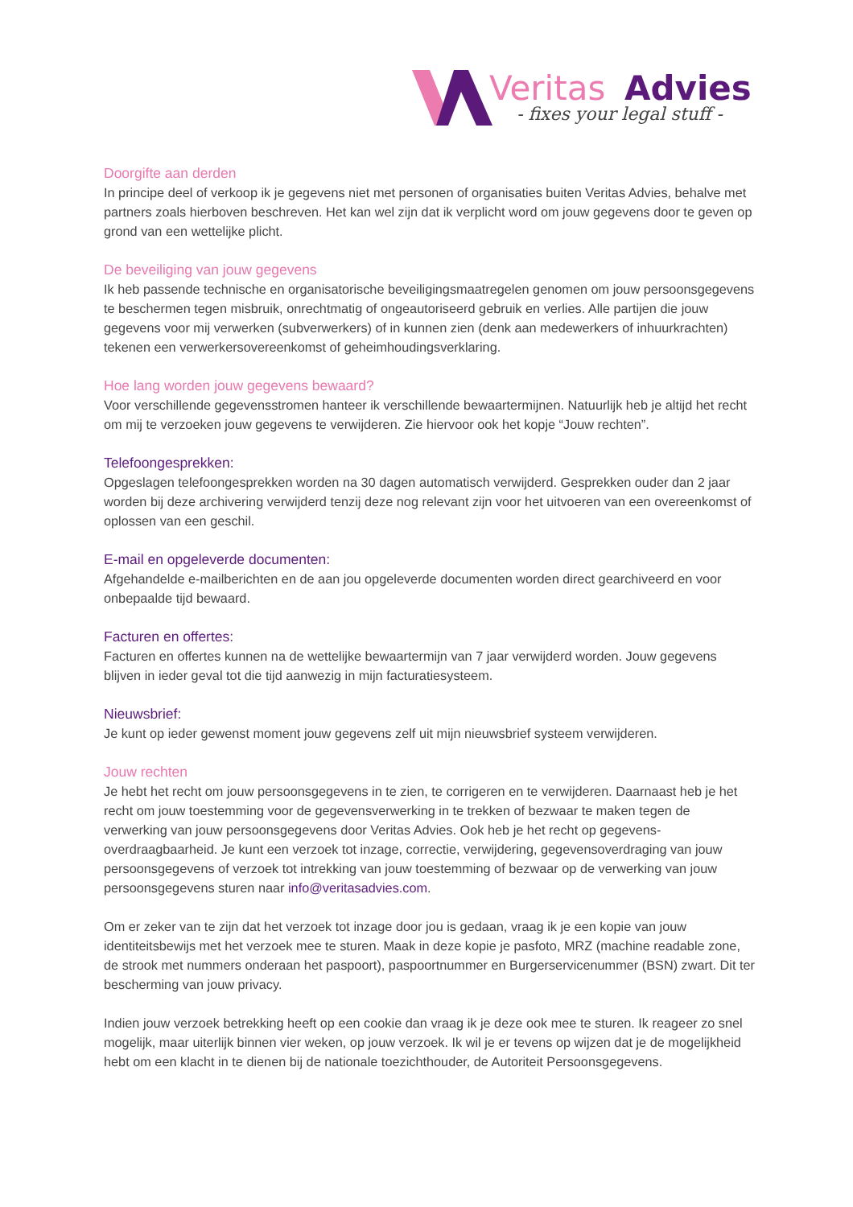Veritas
Advies
- fixes your legal stuff -
Doorgifte aan derden
In principe deel of verkoop ik je gegevens niet met personen of organisaties buiten Veritas Advies, behalve met partners zoals hierboven beschreven. Het kan wel zijn dat ik verplicht word om jouw gegevens door te geven op grond van een wettelijke plicht.
De beveiliging van jouw gegevens
Ik heb passende technische en organisatorische beveiligingsmaatregelen genomen om jouw persoonsgegevens te beschermen tegen misbruik, onrechtmatig of ongeautoriseerd gebruik en verlies. Alle partijen die jouw gegevens voor mij verwerken (subverwerkers) of in kunnen zien (denk aan medewerkers of inhuurkrachten) tekenen een verwerkersovereenkomst of geheimhoudingsverklaring.
Hoe lang worden jouw gegevens bewaard?
Voor verschillende gegevensstromen hanteer ik verschillende bewaartermijnen. Natuurlijk heb je altijd het recht om mij te verzoeken jouw gegevens te verwijderen. Zie hiervoor ook het kopje “Jouw rechten”.
Telefoongesprekken:
Opgeslagen telefoongesprekken worden na 30 dagen automatisch verwijderd. Gesprekken ouder dan 2 jaar worden bij deze archivering verwijderd tenzij deze nog relevant zijn voor het uitvoeren van een overeenkomst of oplossen van een geschil.
E-mail en opgeleverde documenten:
Afgehandelde e-mailberichten en de aan jou opgeleverde documenten worden direct gearchiveerd en voor onbepaalde tijd bewaard.
Facturen en offertes:
Facturen en offertes kunnen na de wettelijke bewaartermijn van 7 jaar verwijderd worden. Jouw gegevens blijven in ieder geval tot die tijd aanwezig in mijn facturatiesysteem.
Nieuwsbrief:
Je kunt op ieder gewenst moment jouw gegevens zelf uit mijn nieuwsbrief systeem verwijderen.
Jouw rechten
Je hebt het recht om jouw persoonsgegevens in te zien, te corrigeren en te verwijderen. Daarnaast heb je het recht om jouw toestemming voor de gegevensverwerking in te trekken of bezwaar te maken tegen de verwerking van jouw persoonsgegevens door Veritas Advies. Ook heb je het recht op gegevens-overdraagbaarheid. Je kunt een verzoek tot inzage, correctie, verwijdering, gegevensoverdraging van jouw persoonsgegevens of verzoek tot intrekking van jouw toestemming of bezwaar op de verwerking van jouw persoonsgegevens sturen naar info@veritasadvies.com.
Om er zeker van te zijn dat het verzoek tot inzage door jou is gedaan, vraag ik je een kopie van jouw identiteitsbewijs met het verzoek mee te sturen. Maak in deze kopie je pasfoto, MRZ (machine readable zone, de strook met nummers onderaan het paspoort), paspoortnummer en Burgerservicenummer (BSN) zwart. Dit ter bescherming van jouw privacy.
Indien jouw verzoek betrekking heeft op een cookie dan vraag ik je deze ook mee te sturen. Ik reageer zo snel mogelijk, maar uiterlijk binnen vier weken, op jouw verzoek. Ik wil je er tevens op wijzen dat je de mogelijkheid hebt om een klacht in te dienen bij de nationale toezichthouder, de Autoriteit Persoonsgegevens.